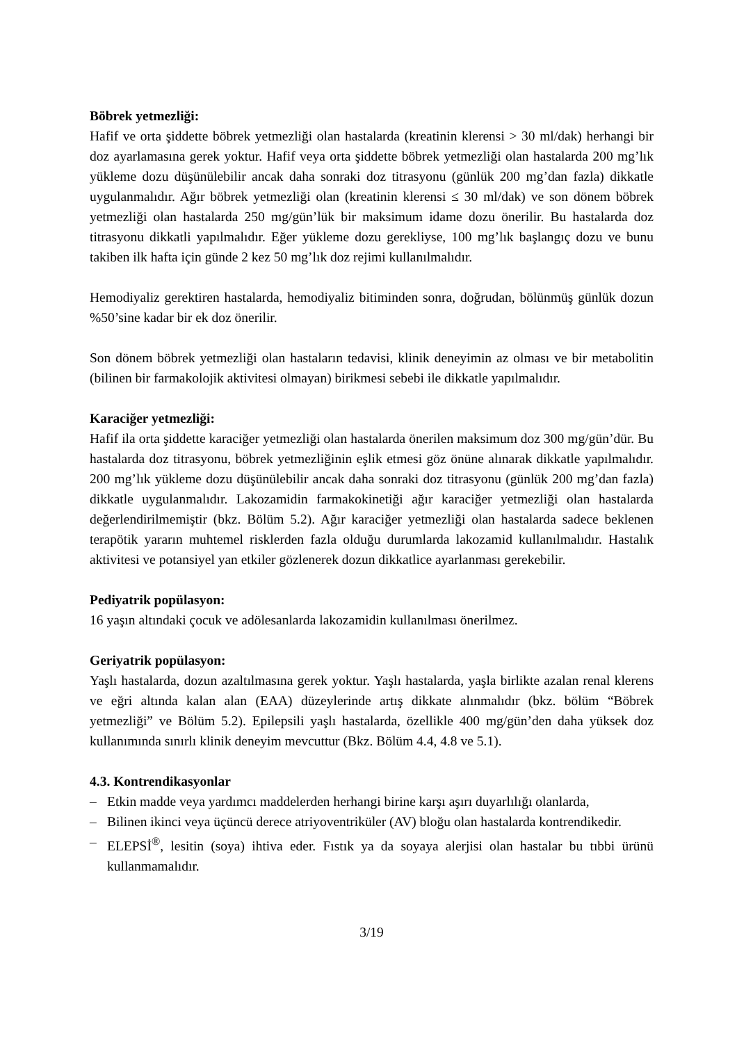Böbrek yetmezliği:
Hafif ve orta şiddette böbrek yetmezliği olan hastalarda (kreatinin klerensi > 30 ml/dak) herhangi bir doz ayarlamasına gerek yoktur. Hafif veya orta şiddette böbrek yetmezliği olan hastalarda 200 mg’lık yükleme dozu düşünülebilir ancak daha sonraki doz titrasyonu (günlük 200 mg’dan fazla) dikkatle uygulanmalıdır. Ağır böbrek yetmezliği olan (kreatinin klerensi ≤ 30 ml/dak) ve son dönem böbrek yetmezliği olan hastalarda 250 mg/gün’lük bir maksimum idame dozu önerilir. Bu hastalarda doz titrasyonu dikkatli yapılmalıdır. Eğer yükleme dozu gerekliyse, 100 mg’lık başlangıç dozu ve bunu takiben ilk hafta için günde 2 kez 50 mg’lık doz rejimi kullanılmalıdır.
Hemodiyaliz gerektiren hastalarda, hemodiyaliz bitiminden sonra, doğrudan, bölünmüş günlük dozun %50’sine kadar bir ek doz önerilir.
Son dönem böbrek yetmezliği olan hastaların tedavisi, klinik deneyimin az olması ve bir metabolitin (bilinen bir farmakolojik aktivitesi olmayan) birikmesi sebebi ile dikkatle yapılmalıdır.
Karaciğer yetmezliği:
Hafif ila orta şiddette karaciğer yetmezliği olan hastalarda önerilen maksimum doz 300 mg/gün’dür. Bu hastalarda doz titrasyonu, böbrek yetmezliğinin eşlik etmesi göz önüne alınarak dikkatle yapılmalıdır. 200 mg’lık yükleme dozu düşünülebilir ancak daha sonraki doz titrasyonu (günlük 200 mg’dan fazla) dikkatle uygulanmalıdır. Lakozamidin farmakokinetiği ağır karaciğer yetmezliği olan hastalarda değerlendirilmemiştir (bkz. Bölüm 5.2). Ağır karaciğer yetmezliği olan hastalarda sadece beklenen terapötik yararın muhtemel risklerden fazla olduğu durumlarda lakozamid kullanılmalıdır. Hastalık aktivitesi ve potansiyel yan etkiler gözlenerek dozun dikkatlice ayarlanması gerekebilir.
Pediyatrik popülasyon:
16 yaşın altındaki çocuk ve adölesanlarda lakozamidin kullanılması önerilmez.
Geriyatrik popülasyon:
Yaşlı hastalarda, dozun azaltılmasına gerek yoktur. Yaşlı hastalarda, yaşla birlikte azalan renal klerens ve eğri altında kalan alan (EAA) düzeylerinde artış dikkate alınmalıdır (bkz. bölüm “Böbrek yetmezliği” ve Bölüm 5.2). Epilepsili yaşlı hastalarda, özellikle 400 mg/gün’den daha yüksek doz kullanımında sınırlı klinik deneyim mevcuttur (Bkz. Bölüm 4.4, 4.8 ve 5.1).
4.3. Kontrendikasyonlar
– Etkin madde veya yardımcı maddelerden herhangi birine karşı aşırı duyarlılığı olanlarda,
– Bilinen ikinci veya üçüncü derece atriyoventriküler (AV) bloğu olan hastalarda kontrendikedir.
– ELEPSİ<sup>®</sup>, lesitin (soya) ihtiva eder. Fıstık ya da soyaya alerjisi olan hastalar bu tıbbi ürünü kullanmamalıdır.
3/19